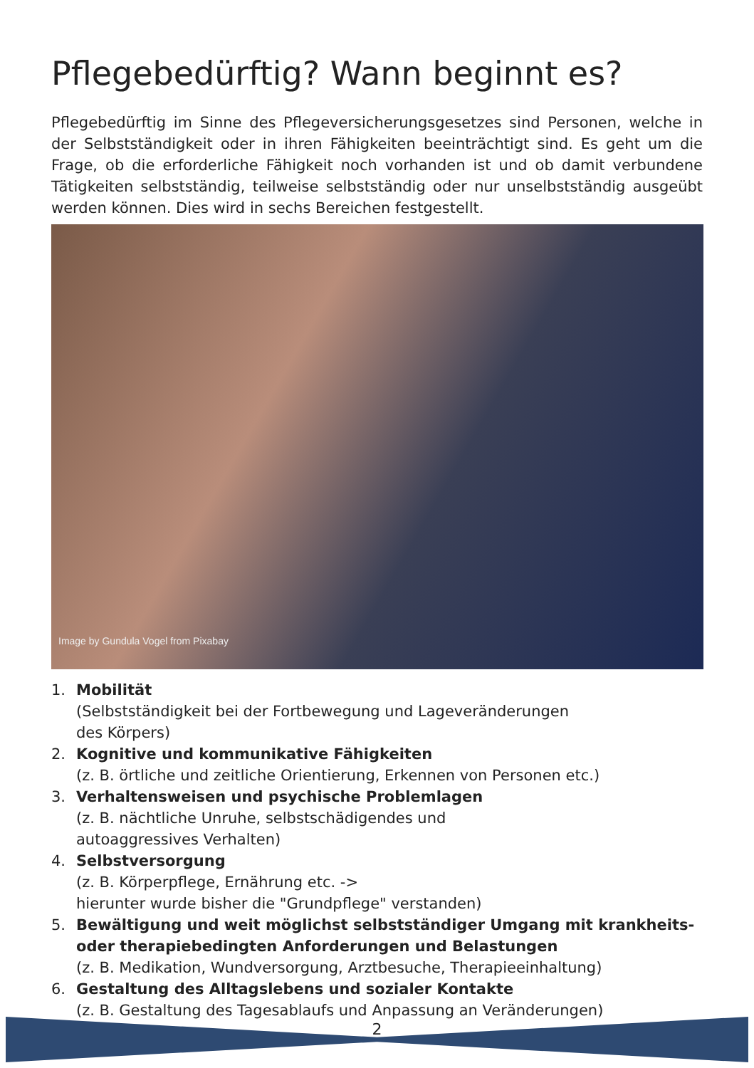Pflegebedürftig? Wann beginnt es?
Pflegebedürftig im Sinne des Pflegeversicherungsgesetzes sind Personen, welche in der Selbstständigkeit oder in ihren Fähigkeiten beeinträchtigt sind. Es geht um die Frage, ob die erforderliche Fähigkeit noch vorhanden ist und ob damit verbundene Tätigkeiten selbstständig, teilweise selbstständig oder nur unselbstständig ausgeübt werden können. Dies wird in sechs Bereichen festgestellt.
Image by Gundula Vogel from Pixabay
1. Mobilität
(Selbstständigkeit bei der Fortbewegung und Lageveränderungen
des Körpers)
2. Kognitive und kommunikative Fähigkeiten
(z. B. örtliche und zeitliche Orientierung, Erkennen von Personen etc.)
3. Verhaltensweisen und psychische Problemlagen
(z. B. nächtliche Unruhe, selbstschädigendes und
autoaggressives Verhalten)
4. Selbstversorgung
(z. B. Körperpflege, Ernährung etc. ->
hierunter wurde bisher die "Grundpflege" verstanden)
5. Bewältigung und weit möglichst selbstständiger Umgang mit krankheits- oder therapiebedingten Anforderungen und Belastungen
(z. B. Medikation, Wundversorgung, Arztbesuche, Therapieeinhaltung)
6. Gestaltung des Alltagslebens und sozialer Kontakte
(z. B. Gestaltung des Tagesablaufs und Anpassung an Veränderungen)
2